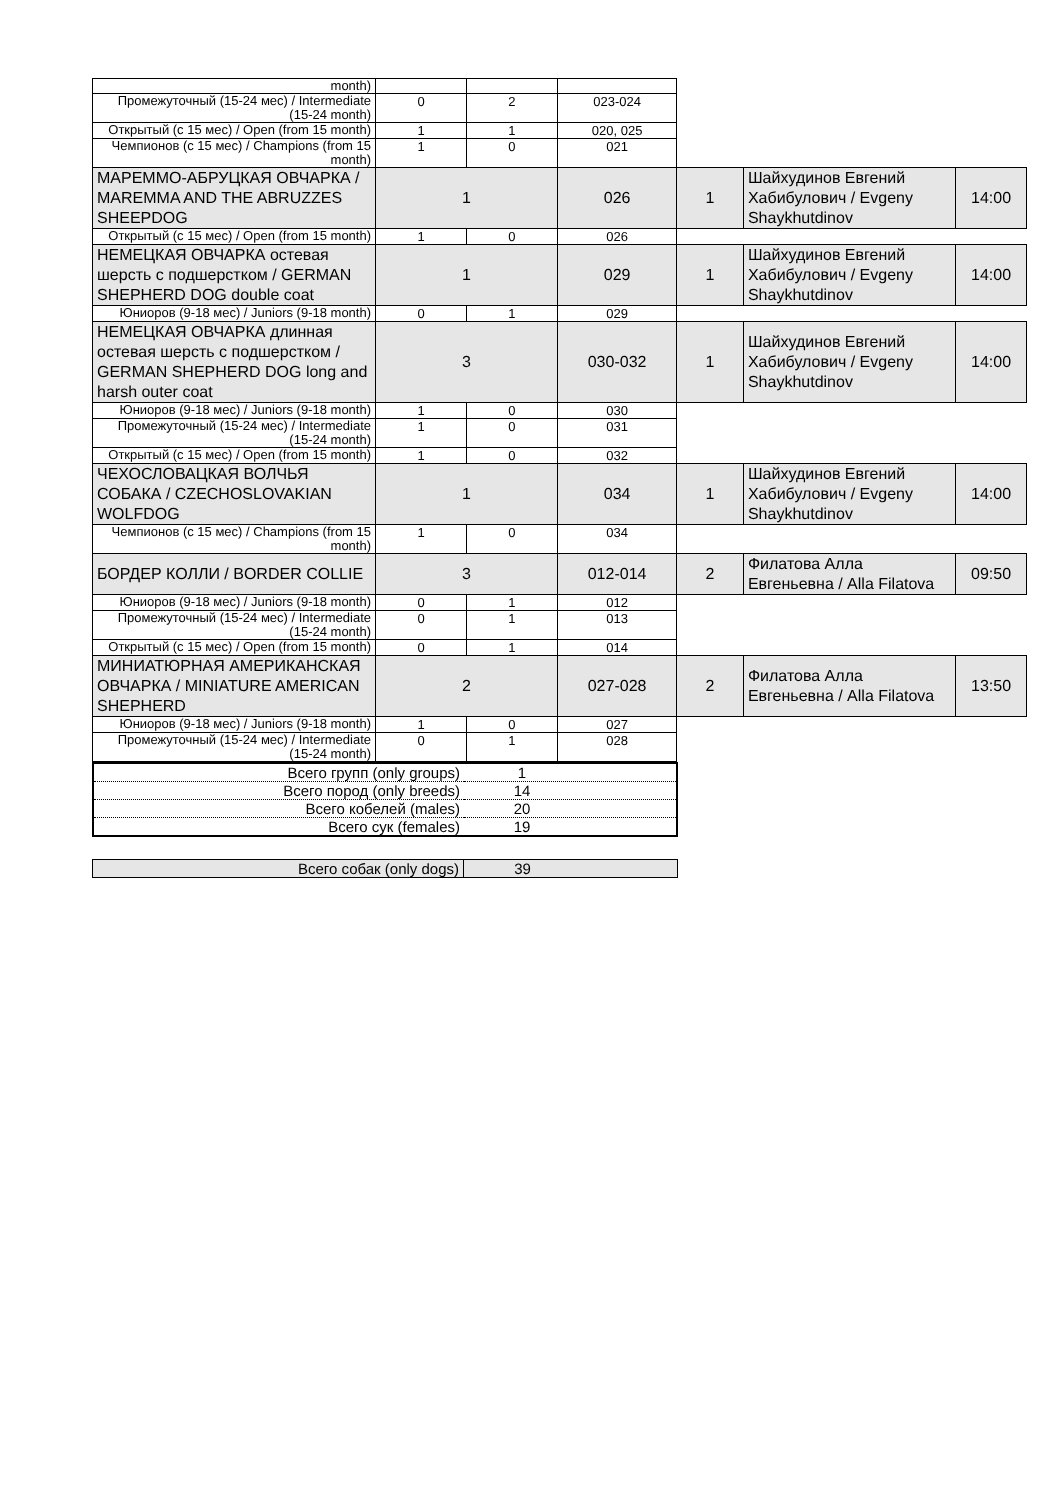| month) | | | | | | |
| Промежуточный (15-24 мес) / Intermediate (15-24 month) | 0 | 2 | 023-024 | | | |
| Открытый (с 15 мес) / Open (from 15 month) | 1 | 1 | 020, 025 | | | |
| Чемпионов (с 15 мес) / Champions (from 15 month) | 1 | 0 | 021 | | | |
| МАРЕММО-АБРУЦКАЯ ОВЧАРКА / MAREMMA AND THE ABRUZZES SHEEPDOG | 1 | | 026 | 1 | Шайхудинов Евгений Хабибулович / Evgeny Shaykhutdinov | 14:00 |
| Открытый (с 15 мес) / Open (from 15 month) | 1 | 0 | 026 | | | |
| НЕМЕЦКАЯ ОВЧАРКА остевая шерсть с подшерстком / GERMAN SHEPHERD DOG double coat | 1 | | 029 | 1 | Шайхудинов Евгений Хабибулович / Evgeny Shaykhutdinov | 14:00 |
| Юниоров (9-18 мес) / Juniors (9-18 month) | 0 | 1 | 029 | | | |
| НЕМЕЦКАЯ ОВЧАРКА длинная остевая шерсть с подшерстком / GERMAN SHEPHERD DOG long and harsh outer coat | 3 | | 030-032 | 1 | Шайхудинов Евгений Хабибулович / Evgeny Shaykhutdinov | 14:00 |
| Юниоров (9-18 мес) / Juniors (9-18 month) | 1 | 0 | 030 | | | |
| Промежуточный (15-24 мес) / Intermediate (15-24 month) | 1 | 0 | 031 | | | |
| Открытый (с 15 мес) / Open (from 15 month) | 1 | 0 | 032 | | | |
| ЧЕХОСЛОВАЦКАЯ ВОЛЧЬЯ СОБАКА / CZECHOSLOVAKIAN WOLFDOG | 1 | | 034 | 1 | Шайхудинов Евгений Хабибулович / Evgeny Shaykhutdinov | 14:00 |
| Чемпионов (с 15 мес) / Champions (from 15 month) | 1 | 0 | 034 | | | |
| БОРДЕР КОЛЛИ / BORDER COLLIE | 3 | | 012-014 | 2 | Филатова Алла Евгеньевна / Alla Filatova | 09:50 |
| Юниоров (9-18 мес) / Juniors (9-18 month) | 0 | 1 | 012 | | | |
| Промежуточный (15-24 мес) / Intermediate (15-24 month) | 0 | 1 | 013 | | | |
| Открытый (с 15 мес) / Open (from 15 month) | 0 | 1 | 014 | | | |
| МИНИАТЮРНАЯ АМЕРИКАНСКАЯ ОВЧАРКА / MINIATURE AMERICAN SHEPHERD | 2 | | 027-028 | 2 | Филатова Алла Евгеньевна / Alla Filatova | 13:50 |
| Юниоров (9-18 мес) / Juniors (9-18 month) | 1 | 0 | 027 | | | |
| Промежуточный (15-24 мес) / Intermediate (15-24 month) | 0 | 1 | 028 | | | |
| Всего групп (only groups) | 1 |
| Всего пород (only breeds) | 14 |
| Всего кобелей (males) | 20 |
| Всего сук (females) | 19 |
| Всего собак (only dogs) | 39 |